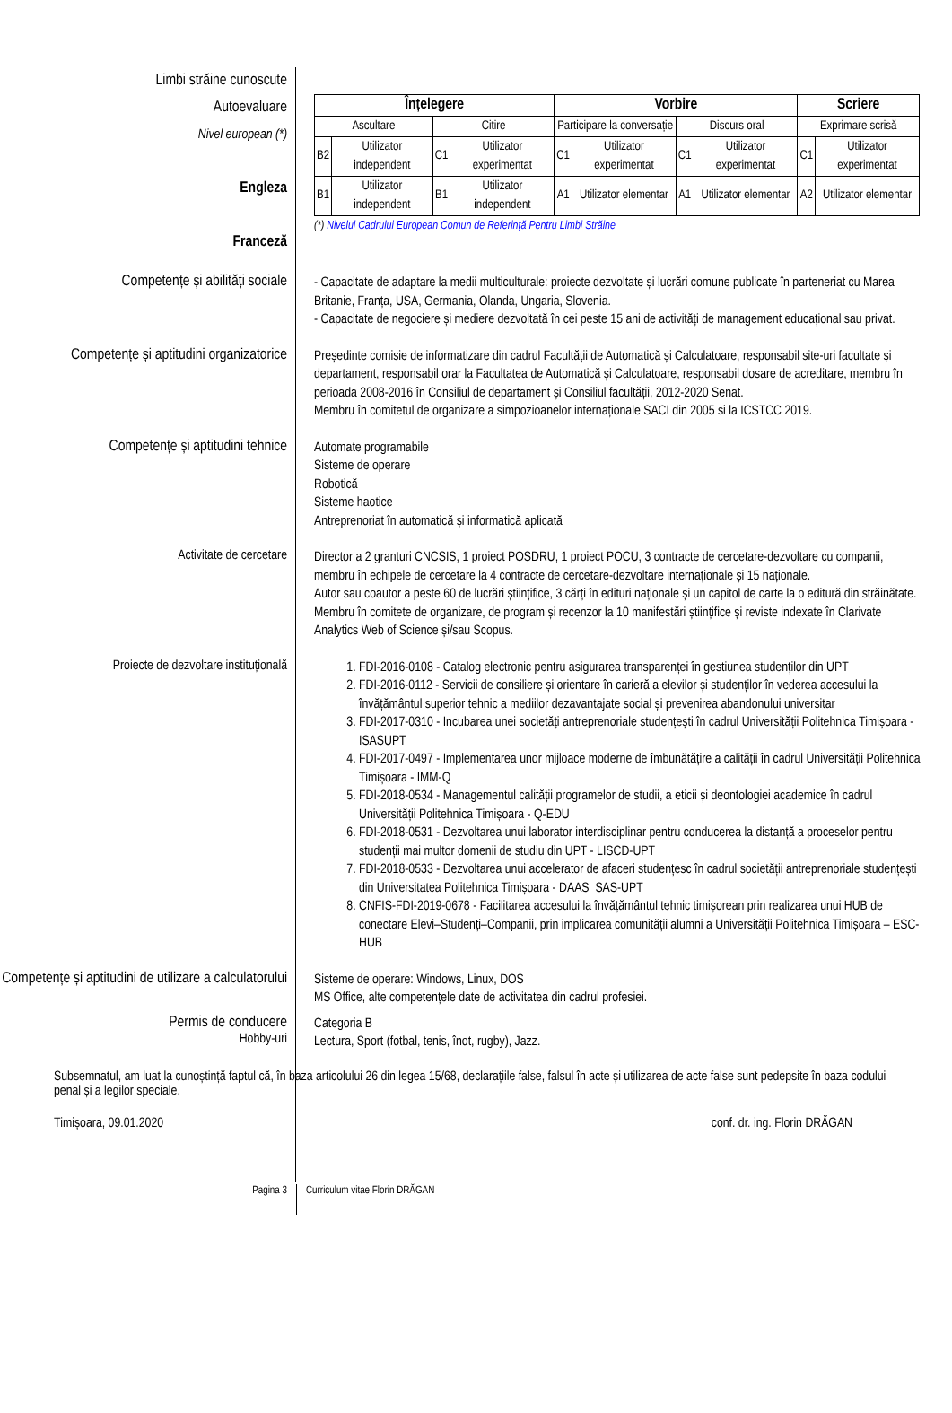Limbi străine cunoscute
Autoevaluare
Nivel european (*)
Engleza
Franceză
| Înțelegere | | | | Vorbire | | | | Scriere | |
| --- | --- | --- | --- | --- | --- | --- | --- | --- | --- |
| Ascultare | | Citire | | Participare la conversație | | Discurs oral | | Exprimare scrisă | |
| B2 | Utilizator independent | C1 | Utilizator experimentat | C1 | Utilizator experimentat | C1 | Utilizator experimentat | C1 | Utilizator experimentat |
| B1 | Utilizator independent | B1 | Utilizator independent | A1 | Utilizator elementar | A1 | Utilizator elementar | A2 | Utilizator elementar |
(*) Nivelul Cadrului European Comun de Referință Pentru Limbi Străine
Competențe și abilități sociale
- Capacitate de adaptare la medii multiculturale: proiecte dezvoltate și lucrări comune publicate în parteneriat cu Marea Britanie, Franța, USA, Germania, Olanda, Ungaria, Slovenia.
- Capacitate de negociere și mediere dezvoltată în cei peste 15 ani de activități de management educațional sau privat.
Competențe și aptitudini organizatorice
Președinte comisie de informatizare din cadrul Facultății de Automatică și Calculatoare, responsabil site-uri facultate și departament, responsabil orar la Facultatea de Automatică și Calculatoare, responsabil dosare de acreditare, membru în perioada 2008-2016 în Consiliul de departament și Consiliul facultății, 2012-2020 Senat.
Membru în comitetul de organizare a simpozioanelor internaționale SACI din 2005 si la ICSTCC 2019.
Competențe și aptitudini tehnice
Automate programabile
Sisteme de operare
Robotică
Sisteme haotice
Antreprenoriat în automatică și informatică aplicată
Activitate de cercetare
Director a 2 granturi CNCSIS, 1 proiect POSDRU, 1 proiect POCU, 3 contracte de cercetare-dezvoltare cu companii, membru în echipele de cercetare la 4 contracte de cercetare-dezvoltare internaționale și 15 naționale.
Autor sau coautor a peste 60 de lucrări științifice, 3 cărți în edituri naționale și un capitol de carte la o editură din străinătate.
Membru în comitete de organizare, de program și recenzor la 10 manifestări științifice și reviste indexate în Clarivate Analytics Web of Science și/sau Scopus.
Proiecte de dezvoltare instituțională
1. FDI-2016-0108 - Catalog electronic pentru asigurarea transparenței în gestiunea studenților din UPT
2. FDI-2016-0112 - Servicii de consiliere și orientare în carieră a elevilor și studenților în vederea accesului la învățământul superior tehnic a mediilor dezavantajate social și prevenirea abandonului universitar
3. FDI-2017-0310 - Incubarea unei societăți antreprenoriale studențești în cadrul Universității Politehnica Timișoara - ISASUPT
4. FDI-2017-0497 - Implementarea unor mijloace moderne de îmbunătățire a calității în cadrul Universității Politehnica Timișoara - IMM-Q
5. FDI-2018-0534 - Managementul calității programelor de studii, a eticii și deontologiei academice în cadrul Universității Politehnica Timișoara - Q-EDU
6. FDI-2018-0531 - Dezvoltarea unui laborator interdisciplinar pentru conducerea la distanță a proceselor pentru studenții mai multor domenii de studiu din UPT - LISCD-UPT
7. FDI-2018-0533 - Dezvoltarea unui accelerator de afaceri studențesc în cadrul societății antreprenoriale studențești din Universitatea Politehnica Timișoara - DAAS_SAS-UPT
8. CNFIS-FDI-2019-0678 - Facilitarea accesului la învățământul tehnic timișorean prin realizarea unui HUB de conectare Elevi–Studenți–Companii, prin implicarea comunității alumni a Universității Politehnica Timișoara – ESC-HUB
Competențe și aptitudini de utilizare a calculatorului
Sisteme de operare: Windows, Linux, DOS
MS Office, alte competențele date de activitatea din cadrul profesiei.
Permis de conducere
Hobby-uri
Categoria B
Lectura, Sport (fotbal, tenis, înot, rugby), Jazz.
Subsemnatul, am luat la cunoștință faptul că, în baza articolului 26 din legea 15/68, declarațiile false, falsul în acte și utilizarea de acte false sunt pedepsite în baza codului penal și a legilor speciale.
Timișoara, 09.01.2020 conf. dr. ing. Florin DRĂGAN
Pagina 3
Curriculum vitae Florin DRĂGAN